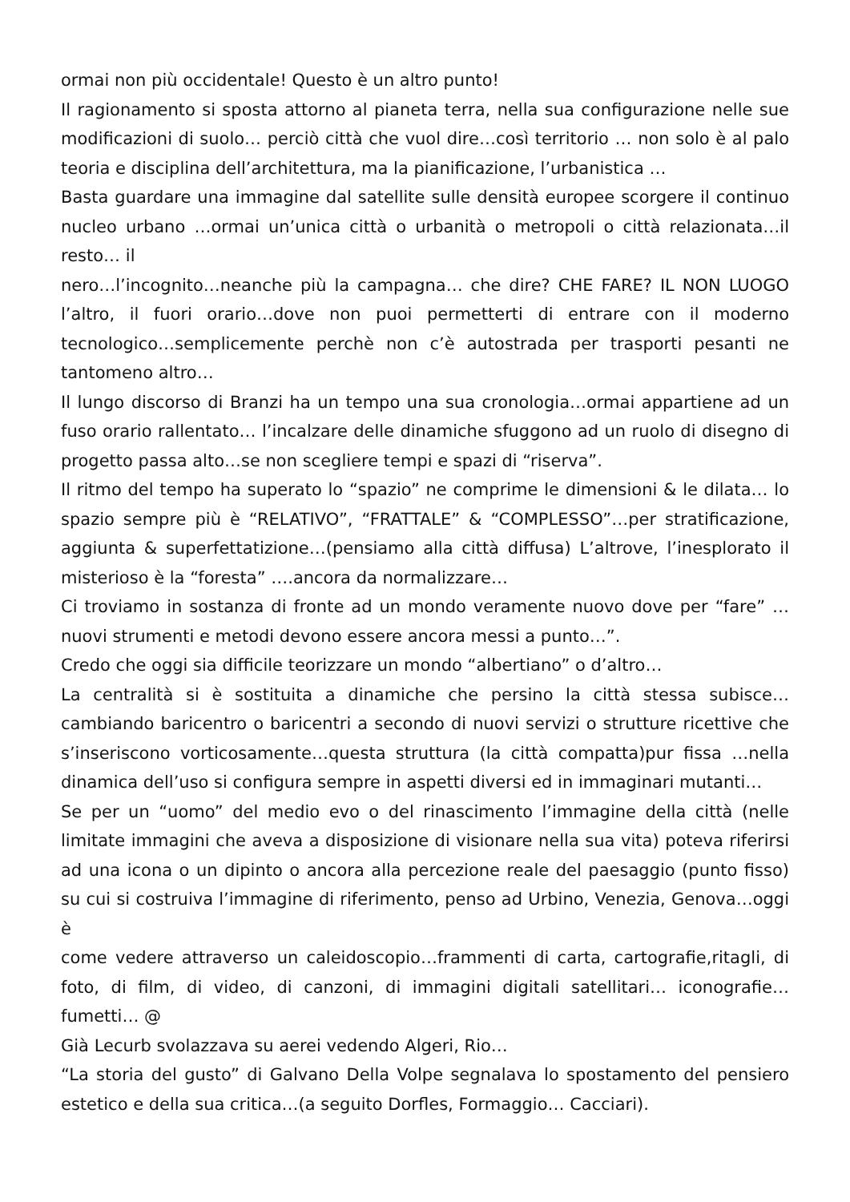ormai non più occidentale! Questo è un altro punto!
Il ragionamento si sposta attorno al pianeta terra, nella sua configurazione nelle sue modificazioni di suolo… perciò città che vuol dire…così territorio … non solo è al palo teoria e disciplina dell’architettura, ma la pianificazione, l’urbanistica …
Basta guardare una immagine dal satellite sulle densità europee scorgere il continuo nucleo urbano …ormai un’unica città o urbanità o metropoli o città relazionata…il resto… il
nero…l’incognito…neanche più la campagna… che dire? CHE FARE? IL NON LUOGO l’altro, il fuori orario…dove non puoi permetterti di entrare con il moderno tecnologico…semplicemente perchè non c’è autostrada per trasporti pesanti ne tantomeno altro…
Il lungo discorso di Branzi ha un tempo una sua cronologia…ormai appartiene ad un fuso orario rallentato… l’incalzare delle dinamiche sfuggono ad un ruolo di disegno di progetto passa alto…se non scegliere tempi e spazi di “riserva”.
Il ritmo del tempo ha superato lo “spazio” ne comprime le dimensioni & le dilata… lo spazio sempre più è “RELATIVO”, “FRATTALE” & “COMPLESSO”…per stratificazione, aggiunta & superfettatizione…(pensiamo alla città diffusa) L’altrove, l’inesplorato il misterioso è la “foresta” ….ancora da normalizzare…
Ci troviamo in sostanza di fronte ad un mondo veramente nuovo dove per “fare” …nuovi strumenti e metodi devono essere ancora messi a punto…”.
Credo che oggi sia difficile teorizzare un mondo “albertiano” o d’altro…
La centralità si è sostituita a dinamiche che persino la città stessa subisce… cambiando baricentro o baricentri a secondo di nuovi servizi o strutture ricettive che s’inseriscono vorticosamente…questa struttura (la città compatta)pur fissa …nella dinamica dell’uso si configura sempre in aspetti diversi ed in immaginari mutanti…
Se per un “uomo” del medio evo o del rinascimento l’immagine della città (nelle limitate immagini che aveva a disposizione di visionare nella sua vita) poteva riferirsi ad una icona o un dipinto o ancora alla percezione reale del paesaggio (punto fisso) su cui si costruiva l’immagine di riferimento, penso ad Urbino, Venezia, Genova…oggi è
come vedere attraverso un caleidoscopio…frammenti di carta, cartografie,ritagli, di foto, di film, di video, di canzoni, di immagini digitali satellitari… iconografie… fumetti… @
Già Lecurb svolazzava su aerei vedendo Algeri, Rio…
“La storia del gusto” di Galvano Della Volpe segnalava lo spostamento del pensiero estetico e della sua critica…(a seguito Dorfles, Formaggio… Cacciari).